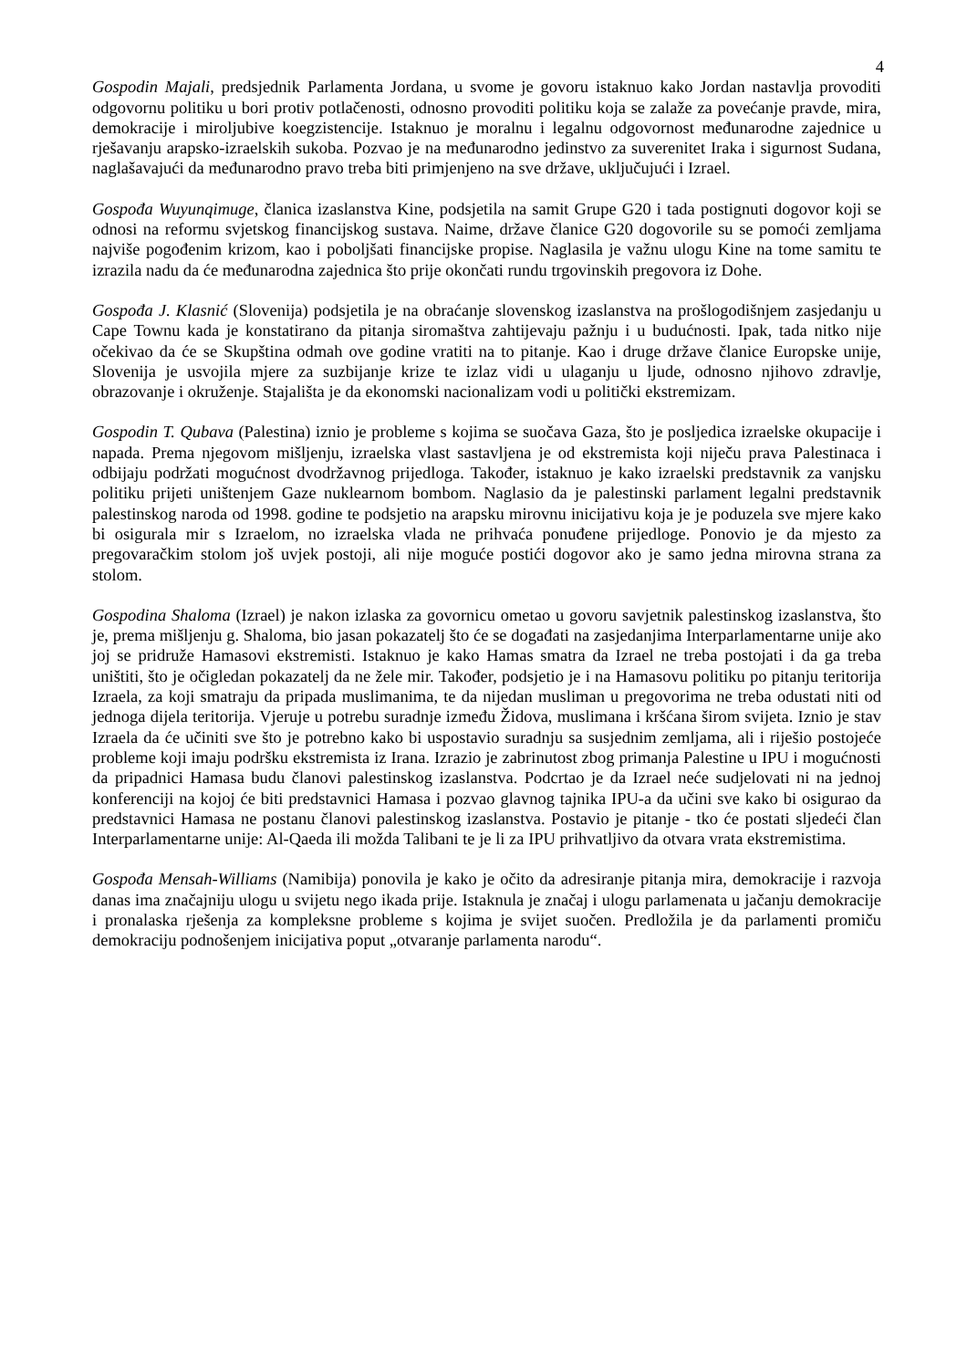4
Gospodin Majali, predsjednik Parlamenta Jordana, u svome je govoru istaknuo kako Jordan nastavlja provoditi odgovornu politiku u bori protiv potlačenosti, odnosno provoditi politiku koja se zalaže za povećanje pravde, mira, demokracije i miroljubive koegzistencije. Istaknuo je moralnu i legalnu odgovornost međunarodne zajednice u rješavanju arapsko-izraelskih sukoba. Pozvao je na međunarodno jedinstvo za suverenitet Iraka i sigurnost Sudana, naglašavajući da međunarodno pravo treba biti primjenjeno na sve države, uključujući i Izrael.
Gospođa Wuyunqimuge, članica izaslanstva Kine, podsjetila na samit Grupe G20 i tada postignuti dogovor koji se odnosi na reformu svjetskog financijskog sustava. Naime, države članice G20 dogovorile su se pomoći zemljama najviše pogođenim krizom, kao i poboljšati financijske propise. Naglasila je važnu ulogu Kine na tome samitu te izrazila nadu da će međunarodna zajednica što prije okončati rundu trgovinskih pregovora iz Dohe.
Gospođa J. Klasnić (Slovenija) podsjetila je na obraćanje slovenskog izaslanstva na prošlogodišnjem zasjedanju u Cape Townu kada je konstatirano da pitanja siromaštva zahtijevaju pažnju i u budućnosti. Ipak, tada nitko nije očekivao da će se Skupština odmah ove godine vratiti na to pitanje. Kao i druge države članice Europske unije, Slovenija je usvojila mjere za suzbijanje krize te izlaz vidi u ulaganju u ljude, odnosno njihovo zdravlje, obrazovanje i okruženje. Stajališta je da ekonomski nacionalizam vodi u politički ekstremizam.
Gospodin T. Qubava (Palestina) iznio je probleme s kojima se suočava Gaza, što je posljedica izraelske okupacije i napada. Prema njegovom mišljenju, izraelska vlast sastavljena je od ekstremista koji niječu prava Palestinaca i odbijaju podržati mogućnost dvodržavnog prijedloga. Također, istaknuo je kako izraelski predstavnik za vanjsku politiku prijeti uništenjem Gaze nuklearnom bombom. Naglasio da je palestinski parlament legalni predstavnik palestinskog naroda od 1998. godine te podsjetio na arapsku mirovnu inicijativu koja je je poduzela sve mjere kako bi osigurala mir s Izraelom, no izraelska vlada ne prihvaća ponuđene prijedloge. Ponovio je da mjesto za pregovaračkim stolom još uvjek postoji, ali nije moguće postići dogovor ako je samo jedna mirovna strana za stolom.
Gospodina Shaloma (Izrael) je nakon izlaska za govornicu ometao u govoru savjetnik palestinskog izaslanstva, što je, prema mišljenju g. Shaloma, bio jasan pokazatelj što će se događati na zasjedanjima Interparlamentarne unije ako joj se pridruže Hamasovi ekstremisti. Istaknuo je kako Hamas smatra da Izrael ne treba postojati i da ga treba uništiti, što je očigledan pokazatelj da ne žele mir. Također, podsjetio je i na Hamasovu politiku po pitanju teritorija Izraela, za koji smatraju da pripada muslimanima, te da nijedan musliman u pregovorima ne treba odustati niti od jednoga dijela teritorija. Vjeruje u potrebu suradnje između Židova, muslimana i kršćana širom svijeta. Iznio je stav Izraela da će učiniti sve što je potrebno kako bi uspostavio suradnju sa susjednim zemljama, ali i riješio postojeće probleme koji imaju podršku ekstremista iz Irana. Izrazio je zabrinutost zbog primanja Palestine u IPU i mogućnosti da pripadnici Hamasa budu članovi palestinskog izaslanstva. Podcrtao je da Izrael neće sudjelovati ni na jednoj konferenciji na kojoj će biti predstavnici Hamasa i pozvao glavnog tajnika IPU-a da učini sve kako bi osigurao da predstavnici Hamasa ne postanu članovi palestinskog izaslanstva. Postavio je pitanje - tko će postati sljedeći član Interparlamentarne unije: Al-Qaeda ili možda Talibani te je li za IPU prihvatljivo da otvara vrata ekstremistima.
Gospođa Mensah-Williams (Namibija) ponovila je kako je očito da adresiranje pitanja mira, demokracije i razvoja danas ima značajniju ulogu u svijetu nego ikada prije. Istaknula je značaj i ulogu parlamenata u jačanju demokracije i pronalaska rješenja za kompleksne probleme s kojima je svijet suočen. Predložila je da parlamenti promiču demokraciju podnošenjem inicijativa poput „otvaranje parlamenta narodu“.